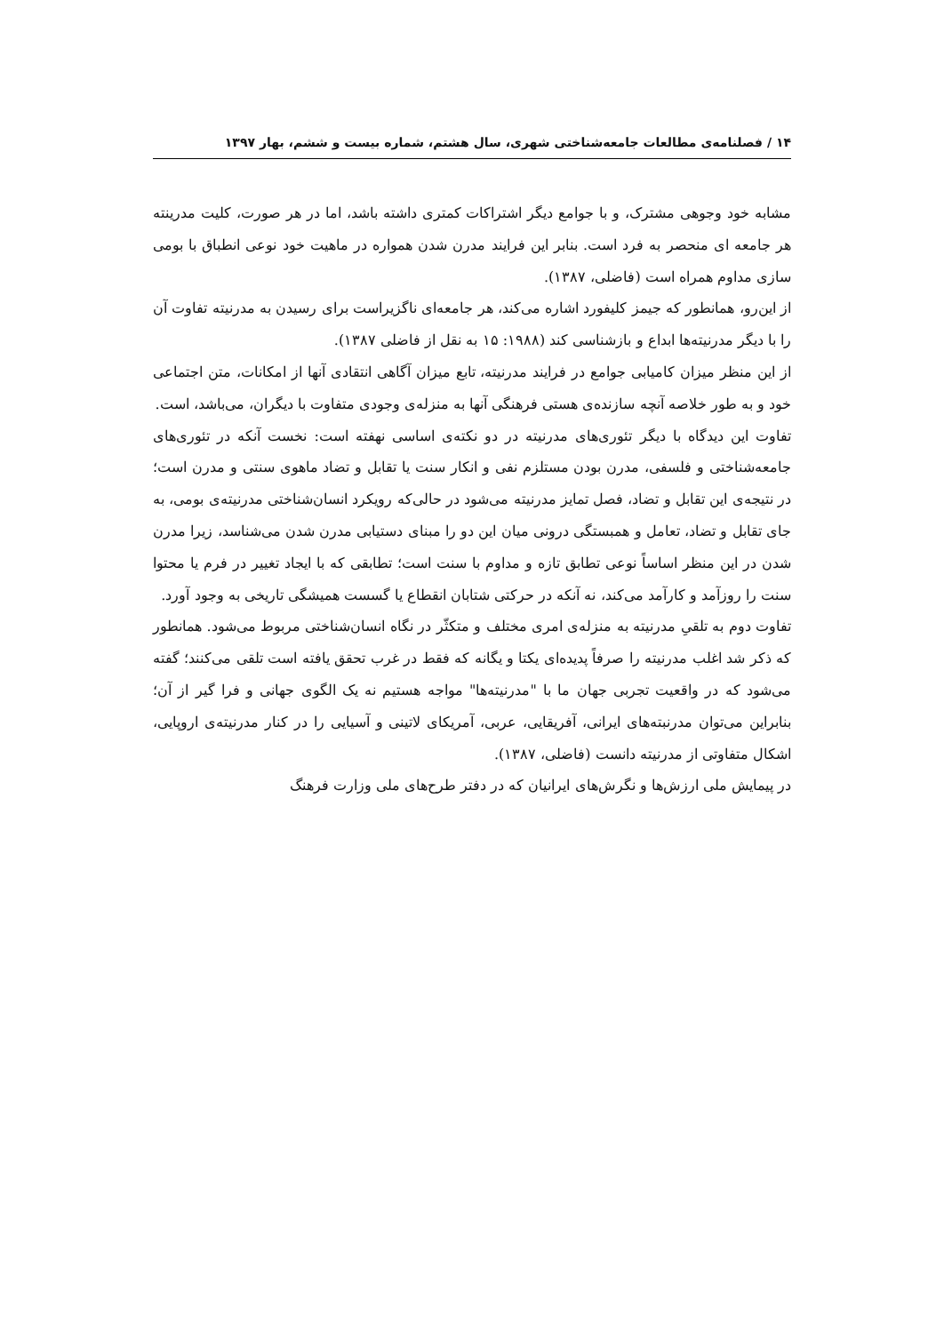۱۴ / فصلنامه‌ی مطالعات جامعه‌شناختی شهری، سال هشتم، شماره بیست و ششم، بهار ۱۳۹۷
مشابه خود وجوهی مشترک، و با جوامع دیگر اشتراکات کمتری داشته باشد، اما در هر صورت، کلیت مدرینته هر جامعه ای منحصر به فرد است. بنابر این فرایند مدرن شدن همواره در ماهیت خود نوعی انطباق با بومی سازی مداوم همراه است (فاضلی، ۱۳۸۷).
از این‌رو، همانطور که جیمز کلیفورد اشاره می‌کند، هر جامعه‌ای ناگزیراست برای رسیدن به مدرنیته تفاوت آن را با دیگر مدرنیته‌ها ابداع و بازشناسی کند (۱۹۸۸: ۱۵ به نقل از فاضلی ۱۳۸۷).
از این منظر میزان کامیابی جوامع در فرایند مدرنیته، تابع میزان آگاهی انتقادی آنها از امکانات، متن اجتماعی خود و به طور خلاصه آنچه سازنده‌ی هستی فرهنگی آنها به منزله‌ی وجودی متفاوت با دیگران، می‌باشد، است.
تفاوت این دیدگاه با دیگر تئوری‌های مدرنیته در دو نکته‌ی اساسی نهفته است: نخست آنکه در تئوری‌های جامعه‌شناختی و فلسفی، مدرن بودن مستلزم نفی و انکار سنت یا تقابل و تضاد ماهوی سنتی و مدرن است؛ در نتیجه‌ی این تقابل و تضاد، فصل تمایز مدرنیته می‌شود در حالی‌که رویکرد انسان‌شناختی مدرنیته‌ی بومی، به جای تقابل و تضاد، تعامل و همبستگی درونی میان این دو را مبنای دستیابی مدرن شدن می‌شناسد، زیرا مدرن شدن در این منظر اساساً نوعی تطابق تازه و مداوم با سنت است؛ تطابقی که با ایجاد تغییر در فرم یا محتوا سنت را روزآمد و کارآمد می‌کند، نه آنکه در حرکتی شتابان انقطاع یا گسست همیشگی تاریخی به وجود آورد.
تفاوت دوم به تلقیِ مدرنیته به منزله‌ی امری مختلف و متکثّر در نگاه انسان‌شناختی مربوط می‌شود. همانطور که ذکر شد اغلب مدرنیته را صرفاً پدیده‌ای یکتا و یگانه که فقط در غرب تحقق یافته است تلقی می‌کنند؛ گفته می‌شود که در واقعیت تجربی جهان ما با "مدرنیته‌ها" مواجه هستیم نه یک الگوی جهانی و فرا گیر از آن؛ بنابراین می‌توان مدرنبته‌های ایرانی، آفریقایی، عربی، آمریکای لاتینی و آسیایی را در کنار مدرنیته‌ی اروپایی، اشکال متفاوتی از مدرنیته دانست (فاضلی، ۱۳۸۷).
در پیمایش ملی ارزش‌ها و نگرش‌های ایرانیان که در دفتر طرح‌های ملی وزارت فرهنگ